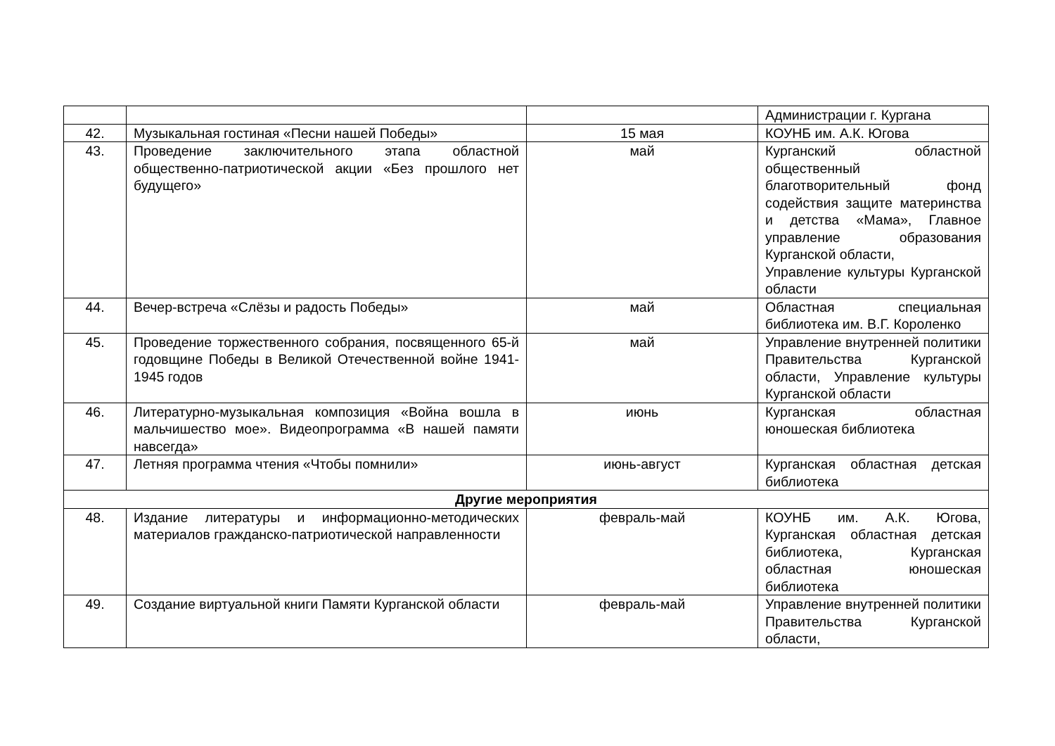| | | | Администрации г. Кургана |
| 42. | Музыкальная гостиная «Песни нашей Победы» | 15 мая | КОУНБ им. А.К. Югова |
| 43. | Проведение заключительного этапа областной общественно-патриотической акции «Без прошлого нет будущего» | май | Курганский областной общественный благотворительный фонд содействия защите материнства и детства «Мама», Главное управление образования Курганской области, Управление культуры Курганской области |
| 44. | Вечер-встреча «Слёзы и радость Победы» | май | Областная специальная библиотека им. В.Г. Короленко |
| 45. | Проведение торжественного собрания, посвященного 65-й годовщине Победы в Великой Отечественной войне 1941-1945 годов | май | Управление внутренней политики Правительства Курганской области, Управление культуры Курганской области |
| 46. | Литературно-музыкальная композиция «Война вошла в мальчишество мое». Видеопрограмма «В нашей памяти навсегда» | июнь | Курганская областная юношеская библиотека |
| 47. | Летняя программа чтения «Чтобы помнили» | июнь-август | Курганская областная детская библиотека |
| Другие мероприятия | | | |
| 48. | Издание литературы и информационно-методических материалов гражданско-патриотической направленности | февраль-май | КОУНБ им. А.К. Югова, Курганская областная детская библиотека, Курганская областная юношеская библиотека |
| 49. | Создание виртуальной книги Памяти Курганской области | февраль-май | Управление внутренней политики Правительства Курганской области, |